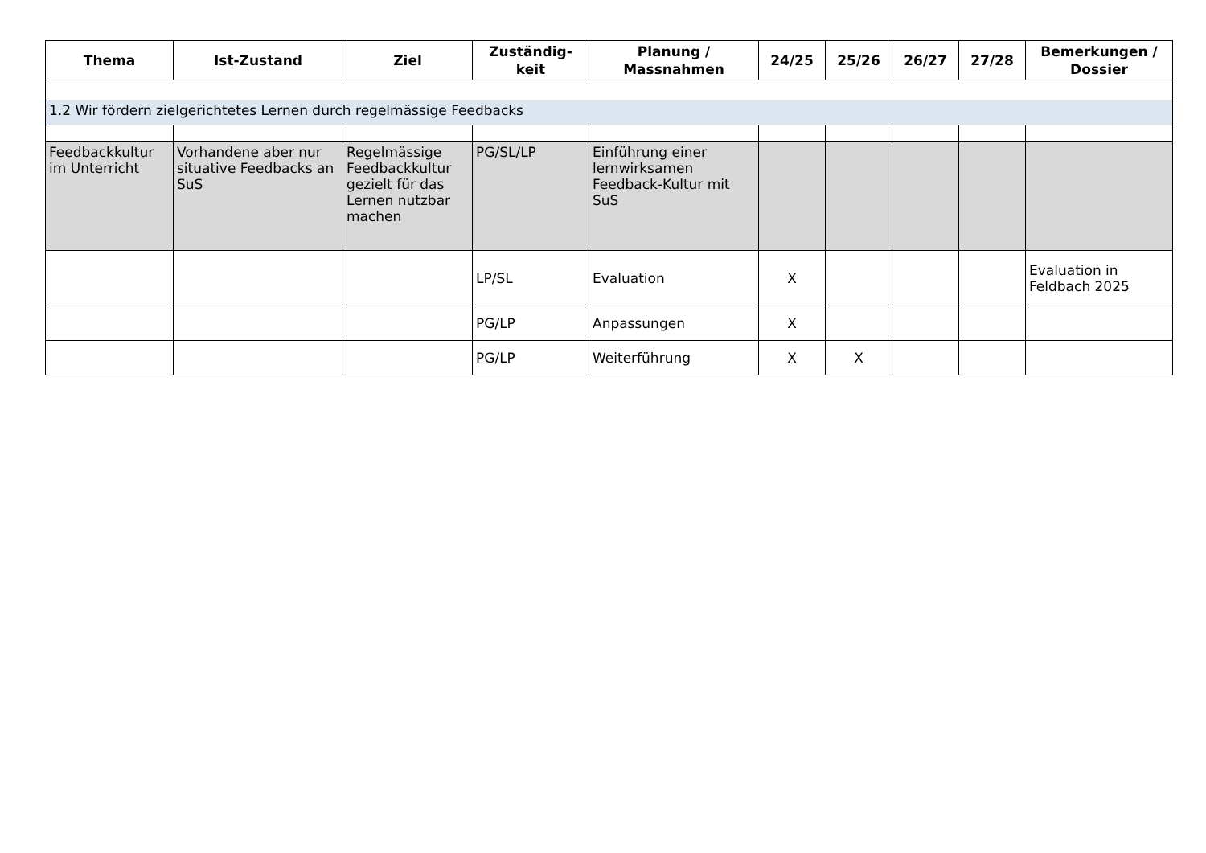| Thema | Ist-Zustand | Ziel | Zuständig- keit | Planung / Massnahmen | 24/25 | 25/26 | 26/27 | 27/28 | Bemerkungen / Dossier |
| --- | --- | --- | --- | --- | --- | --- | --- | --- | --- |
| 1.2 Wir fördern zielgerichtetes Lernen durch regelmässige Feedbacks | | | | | | | | | |
| Feedbackkultur im Unterricht | Vorhandene aber nur situative Feedbacks an SuS | Regelmässige Feedbackkultur gezielt für das Lernen nutzbar machen | PG/SL/LP | Einführung einer lernwirksamen Feedback-Kultur mit SuS | | | | | |
| | | | LP/SL | Evaluation | X | | | | Evaluation in Feldbach 2025 |
| | | | PG/LP | Anpassungen | X | | | | |
| | | | PG/LP | Weiterführung | X | X | | | |